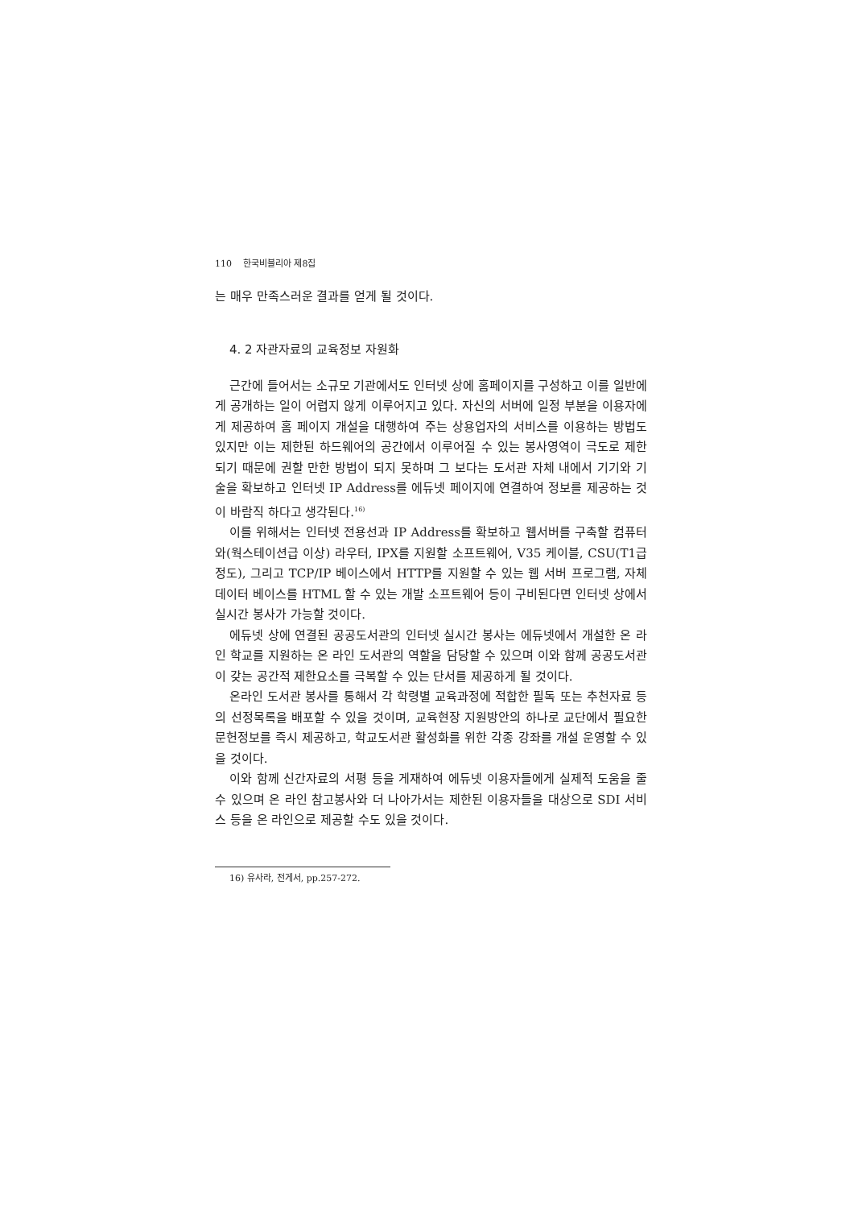110 한국비블리아 제8집
는 매우 만족스러운 결과를 얻게 될 것이다.
4. 2 자관자료의 교육정보 자원화
근간에 들어서는 소규모 기관에서도 인터넷 상에 홈페이지를 구성하고 이를 일반에게 공개하는 일이 어렵지 않게 이루어지고 있다. 자신의 서버에 일정 부분을 이용자에게 제공하여 홈 페이지 개설을 대행하여 주는 상용업자의 서비스를 이용하는 방법도 있지만 이는 제한된 하드웨어의 공간에서 이루어질 수 있는 봉사영역이 극도로 제한되기 때문에 권할 만한 방법이 되지 못하며 그 보다는 도서관 자체 내에서 기기와 기술을 확보하고 인터넷 IP Address를 에듀넷 페이지에 연결하여 정보를 제공하는 것이 바람직 하다고 생각된다.<sup>16)</sup>
이를 위해서는 인터넷 전용선과 IP Address를 확보하고 웹서버를 구축할 컴퓨터와(웍스테이션급 이상) 라우터, IPX를 지원할 소프트웨어, V35 케이블, CSU(T1급 정도), 그리고 TCP/IP 베이스에서 HTTP를 지원할 수 있는 웹 서버 프로그램, 자체 데이터 베이스를 HTML 할 수 있는 개발 소프트웨어 등이 구비된다면 인터넷 상에서 실시간 봉사가 가능할 것이다.
에듀넷 상에 연결된 공공도서관의 인터넷 실시간 봉사는 에듀넷에서 개설한 온 라인 학교를 지원하는 온 라인 도서관의 역할을 담당할 수 있으며 이와 함께 공공도서관이 갖는 공간적 제한요소를 극복할 수 있는 단서를 제공하게 될 것이다.
온라인 도서관 봉사를 통해서 각 학령별 교육과정에 적합한 필독 또는 추천자료 등의 선정목록을 배포할 수 있을 것이며, 교육현장 지원방안의 하나로 교단에서 필요한 문헌정보를 즉시 제공하고, 학교도서관 활성화를 위한 각종 강좌를 개설 운영할 수 있을 것이다.
이와 함께 신간자료의 서평 등을 게재하여 에듀넷 이용자들에게 실제적 도움을 줄 수 있으며 온 라인 참고봉사와 더 나아가서는 제한된 이용자들을 대상으로 SDI 서비스 등을 온 라인으로 제공할 수도 있을 것이다.
16) 유사라, 전게서, pp.257-272.